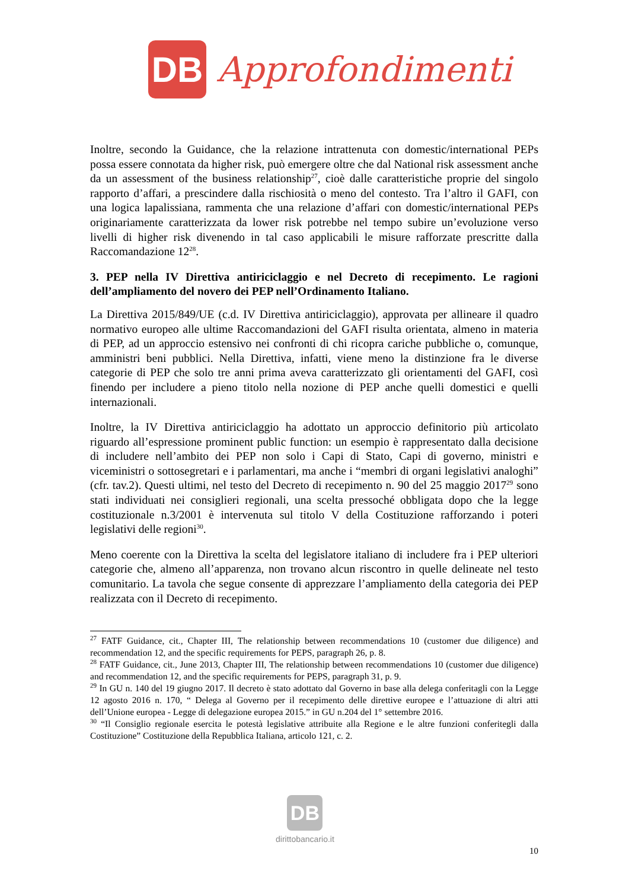DB
Approfondimenti
Inoltre, secondo la Guidance, che la relazione intrattenuta con domestic/international PEPs possa essere connotata da higher risk, può emergere oltre che dal National risk assessment anche da un assessment of the business relationship<sup>27</sup>, cioè dalle caratteristiche proprie del singolo rapporto d’affari, a prescindere dalla rischiosità o meno del contesto. Tra l’altro il GAFI, con una logica lapalissiana, rammenta che una relazione d’affari con domestic/international PEPs originariamente caratterizzata da lower risk potrebbe nel tempo subire un’evoluzione verso livelli di higher risk divenendo in tal caso applicabili le misure rafforzate prescritte dalla Raccomandazione 12<sup>28</sup>.
3. PEP nella IV Direttiva antiriciclaggio e nel Decreto di recepimento. Le ragioni dell’ampliamento del novero dei PEP nell’Ordinamento Italiano.
La Direttiva 2015/849/UE (c.d. IV Direttiva antiriciclaggio), approvata per allineare il quadro normativo europeo alle ultime Raccomandazioni del GAFI risulta orientata, almeno in materia di PEP, ad un approccio estensivo nei confronti di chi ricopra cariche pubbliche o, comunque, amministri beni pubblici. Nella Direttiva, infatti, viene meno la distinzione fra le diverse categorie di PEP che solo tre anni prima aveva caratterizzato gli orientamenti del GAFI, così finendo per includere a pieno titolo nella nozione di PEP anche quelli domestici e quelli internazionali.
Inoltre, la IV Direttiva antiriciclaggio ha adottato un approccio definitorio più articolato riguardo all’espressione prominent public function: un esempio è rappresentato dalla decisione di includere nell’ambito dei PEP non solo i Capi di Stato, Capi di governo, ministri e viceministri o sottosegretari e i parlamentari, ma anche i “membri di organi legislativi analoghi” (cfr. tav.2). Questi ultimi, nel testo del Decreto di recepimento n. 90 del 25 maggio 2017<sup>29</sup> sono stati individuati nei consiglieri regionali, una scelta pressoché obbligata dopo che la legge costituzionale n.3/2001 è intervenuta sul titolo V della Costituzione rafforzando i poteri legislativi delle regioni<sup>30</sup>.
Meno coerente con la Direttiva la scelta del legislatore italiano di includere fra i PEP ulteriori categorie che, almeno all’apparenza, non trovano alcun riscontro in quelle delineate nel testo comunitario. La tavola che segue consente di apprezzare l’ampliamento della categoria dei PEP realizzata con il Decreto di recepimento.
<sup>27</sup> FATF Guidance, cit., Chapter III, The relationship between recommendations 10 (customer due diligence) and recommendation 12, and the specific requirements for PEPS, paragraph 26, p. 8.
<sup>28</sup> FATF Guidance, cit., June 2013, Chapter III, The relationship between recommendations 10 (customer due diligence) and recommendation 12, and the specific requirements for PEPS, paragraph 31, p. 9.
<sup>29</sup> In GU n. 140 del 19 giugno 2017. Il decreto è stato adottato dal Governo in base alla delega conferitagli con la Legge 12 agosto 2016 n. 170, “ Delega al Governo per il recepimento delle direttive europee e l’attuazione di altri atti dell’Unione europea - Legge di delegazione europea 2015.” in GU n.204 del 1° settembre 2016.
<sup>30</sup> “Il Consiglio regionale esercita le potestà legislative attribuite alla Regione e le altre funzioni conferitegli dalla Costituzione” Costituzione della Repubblica Italiana, articolo 121, c. 2.
DB
dirittobancario.it
10